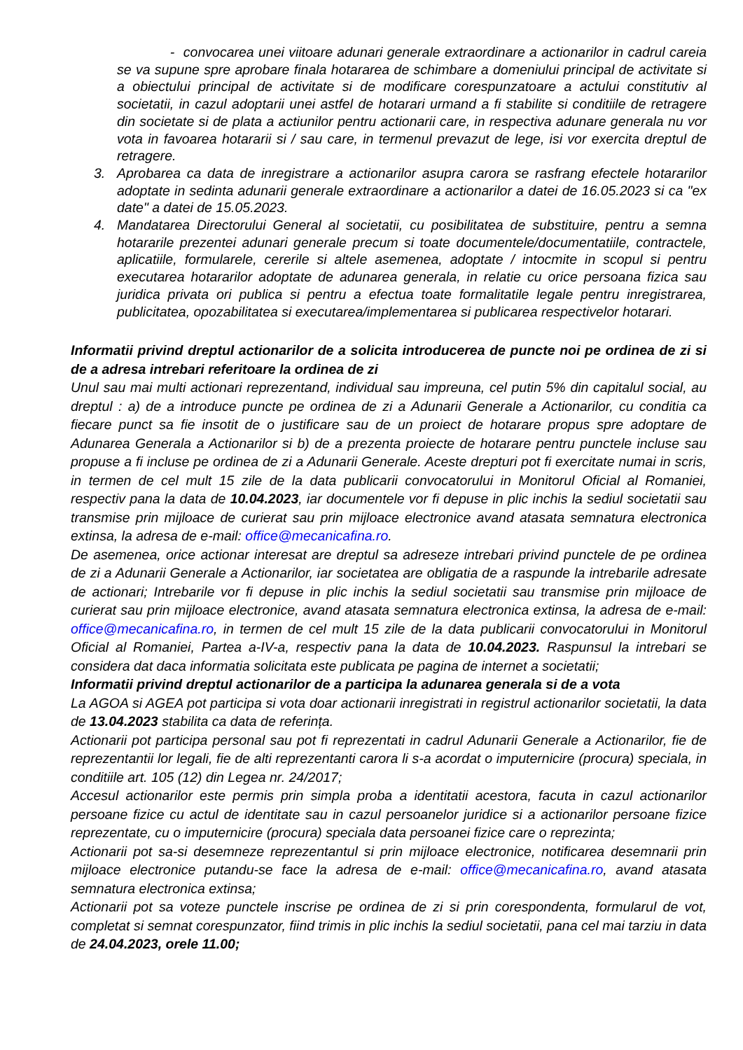- convocarea unei viitoare adunari generale extraordinare a actionarilor in cadrul careia se va supune spre aprobare finala hotararea de schimbare a domeniului principal de activitate si a obiectului principal de activitate si de modificare corespunzatoare a actului constitutiv al societatii, in cazul adoptarii unei astfel de hotarari urmand a fi stabilite si conditiile de retragere din societate si de plata a actiunilor pentru actionarii care, in respectiva adunare generala nu vor vota in favoarea hotararii si / sau care, in termenul prevazut de lege, isi vor exercita dreptul de retragere.
3. Aprobarea ca data de inregistrare a actionarilor asupra carora se rasfrang efectele hotararilor adoptate in sedinta adunarii generale extraordinare a actionarilor a datei de 16.05.2023 si ca "ex date" a datei de 15.05.2023.
4. Mandatarea Directorului General al societatii, cu posibilitatea de substituire, pentru a semna hotararile prezentei adunari generale precum si toate documentele/documentatiile, contractele, aplicatiile, formularele, cererile si altele asemenea, adoptate / intocmite in scopul si pentru executarea hotararilor adoptate de adunarea generala, in relatie cu orice persoana fizica sau juridica privata ori publica si pentru a efectua toate formalitatile legale pentru inregistrarea, publicitatea, opozabilitatea si executarea/implementarea si publicarea respectivelor hotarari.
Informatii privind dreptul actionarilor de a solicita introducerea de puncte noi pe ordinea de zi si de a adresa intrebari referitoare la ordinea de zi
Unul sau mai multi actionari reprezentand, individual sau impreuna, cel putin 5% din capitalul social, au dreptul : a) de a introduce puncte pe ordinea de zi a Adunarii Generale a Actionarilor, cu conditia ca fiecare punct sa fie insotit de o justificare sau de un proiect de hotarare propus spre adoptare de Adunarea Generala a Actionarilor si b) de a prezenta proiecte de hotarare pentru punctele incluse sau propuse a fi incluse pe ordinea de zi a Adunarii Generale. Aceste drepturi pot fi exercitate numai in scris, in termen de cel mult 15 zile de la data publicarii convocatorului in Monitorul Oficial al Romaniei, respectiv pana la data de 10.04.2023, iar documentele vor fi depuse in plic inchis la sediul societatii sau transmise prin mijloace de curierat sau prin mijloace electronice avand atasata semnatura electronica extinsa, la adresa de e-mail: office@mecanicafina.ro.
De asemenea, orice actionar interesat are dreptul sa adreseze intrebari privind punctele de pe ordinea de zi a Adunarii Generale a Actionarilor, iar societatea are obligatia de a raspunde la intrebarile adresate de actionari; Intrebarile vor fi depuse in plic inchis la sediul societatii sau transmise prin mijloace de curierat sau prin mijloace electronice, avand atasata semnatura electronica extinsa, la adresa de e-mail: office@mecanicafina.ro, in termen de cel mult 15 zile de la data publicarii convocatorului in Monitorul Oficial al Romaniei, Partea a-IV-a, respectiv pana la data de 10.04.2023. Raspunsul la intrebari se considera dat daca informatia solicitata este publicata pe pagina de internet a societatii;
Informatii privind dreptul actionarilor de a participa la adunarea generala si de a vota
La AGOA si AGEA pot participa si vota doar actionarii inregistrati in registrul actionarilor societatii, la data de 13.04.2023 stabilita ca data de referința.
Actionarii pot participa personal sau pot fi reprezentati in cadrul Adunarii Generale a Actionarilor, fie de reprezentantii lor legali, fie de alti reprezentanti carora li s-a acordat o imputernicire (procura) speciala, in conditiile art. 105 (12) din Legea nr. 24/2017;
Accesul actionarilor este permis prin simpla proba a identitatii acestora, facuta in cazul actionarilor persoane fizice cu actul de identitate sau in cazul persoanelor juridice si a actionarilor persoane fizice reprezentate, cu o imputernicire (procura) speciala data persoanei fizice care o reprezinta;
Actionarii pot sa-si desemneze reprezentantul si prin mijloace electronice, notificarea desemnarii prin mijloace electronice putandu-se face la adresa de e-mail: office@mecanicafina.ro, avand atasata semnatura electronica extinsa;
Actionarii pot sa voteze punctele inscrise pe ordinea de zi si prin corespondenta, formularul de vot, completat si semnat corespunzator, fiind trimis in plic inchis la sediul societatii, pana cel mai tarziu in data de 24.04.2023, orele 11.00;